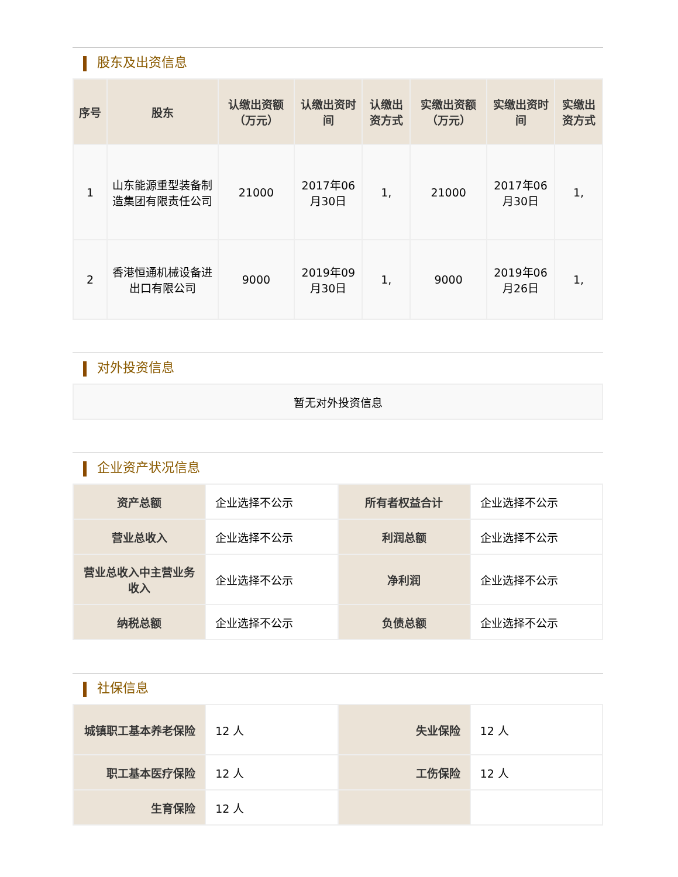股东及出资信息
| 序号 | 股东 | 认缴出资额（万元） | 认缴出资时间 | 认缴出资方式 | 实缴出资额（万元） | 实缴出资时间 | 实缴出资方式 |
| --- | --- | --- | --- | --- | --- | --- | --- |
| 1 | 山东能源重型装备制造集团有限责任公司 | 21000 | 2017年06月30日 | 1, | 21000 | 2017年06月30日 | 1, |
| 2 | 香港恒通机械设备进出口有限公司 | 9000 | 2019年09月30日 | 1, | 9000 | 2019年06月26日 | 1, |
对外投资信息
| 暂无对外投资信息 |
企业资产状况信息
| 资产总额 | 企业选择不公示 | 所有者权益合计 | 企业选择不公示 |
| 营业总收入 | 企业选择不公示 | 利润总额 | 企业选择不公示 |
| 营业总收入中主营业务收入 | 企业选择不公示 | 净利润 | 企业选择不公示 |
| 纳税总额 | 企业选择不公示 | 负债总额 | 企业选择不公示 |
社保信息
| 城镇职工基本养老保险 | 12 人 | 失业保险 | 12 人 |
| 职工基本医疗保险 | 12 人 | 工伤保险 | 12 人 |
| 生育保险 | 12 人 | | |